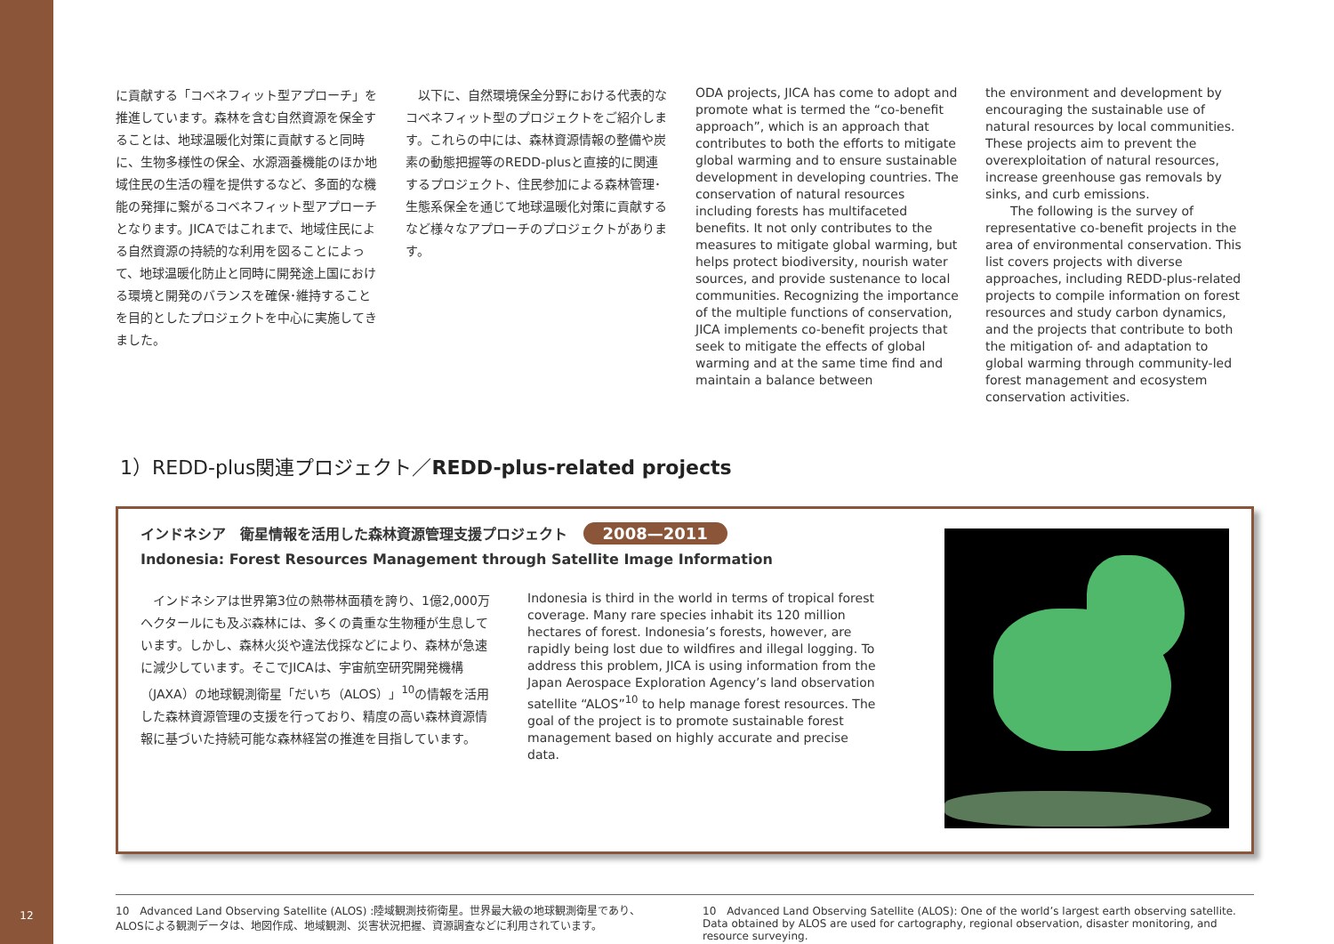12
に貢献する「コベネフィット型アプローチ」を推進しています。森林を含む自然資源を保全することは、地球温暖化対策に貢献すると同時に、生物多様性の保全、水源涵養機能のほか地域住民の生活の糧を提供するなど、多面的な機能の発揮に繋がるコベネフィット型アプローチとなります。JICAではこれまで、地域住民による自然資源の持続的な利用を図ることによって、地球温暖化防止と同時に開発途上国における環境と開発のバランスを確保･維持することを目的としたプロジェクトを中心に実施してきました。
　以下に、自然環境保全分野における代表的なコベネフィット型のプロジェクトをご紹介します。これらの中には、森林資源情報の整備や炭素の動態把握等のREDD-plusと直接的に関連するプロジェクト、住民参加による森林管理･生態系保全を通じて地球温暖化対策に貢献するなど様々なアプローチのプロジェクトがあります。
ODA projects, JICA has come to adopt and promote what is termed the “co-benefit approach”, which is an approach that contributes to both the efforts to mitigate global warming and to ensure sustainable development in developing countries. The conservation of natural resources including forests has multifaceted benefits. It not only contributes to the measures to mitigate global warming, but helps protect biodiversity, nourish water sources, and provide sustenance to local communities. Recognizing the importance of the multiple functions of conservation, JICA implements co-benefit projects that seek to mitigate the effects of global warming and at the same time find and maintain a balance between
the environment and development by encouraging the sustainable use of natural resources by local communities. These projects aim to prevent the overexploitation of natural resources, increase greenhouse gas removals by sinks, and curb emissions.
  The following is the survey of representative co-benefit projects in the area of environmental conservation. This list covers projects with diverse approaches, including REDD-plus-related projects to compile information on forest resources and study carbon dynamics, and the projects that contribute to both the mitigation of- and adaptation to global warming through community-led forest management and ecosystem conservation activities.
1）REDD-plus関連プロジェクト／REDD-plus-related projects
インドネシア　衛星情報を活用した森林資源管理支援プロジェクト 2008—2011
Indonesia: Forest Resources Management through Satellite Image Information
　インドネシアは世界第3位の熱帯林面積を誇り、1億2,000万ヘクタールにも及ぶ森林には、多くの貴重な生物種が生息しています。しかし、森林火災や違法伐採などにより、森林が急速に減少しています。そこでJICAは、宇宙航空研究開発機構（JAXA）の地球観測衛星「だいち（ALOS）」<sup>10</sup>の情報を活用した森林資源管理の支援を行っており、精度の高い森林資源情報に基づいた持続可能な森林経営の推進を目指しています。
Indonesia is third in the world in terms of tropical forest coverage. Many rare species inhabit its 120 million hectares of forest. Indonesia’s forests, however, are rapidly being lost due to wildfires and illegal logging. To address this problem, JICA is using information from the Japan Aerospace Exploration Agency’s land observation satellite “ALOS”<sup>10</sup> to help manage forest resources. The goal of the project is to promote sustainable forest management based on highly accurate and precise data.
10　Advanced Land Observing Satellite (ALOS) :陸域観測技術衛星。世界最大級の地球観測衛星であり、ALOSによる観測データは、地図作成、地域観測、災害状況把握、資源調査などに利用されています。
10　Advanced Land Observing Satellite (ALOS): One of the world’s largest earth observing satellite. Data obtained by ALOS are used for cartography, regional observation, disaster monitoring, and resource surveying.